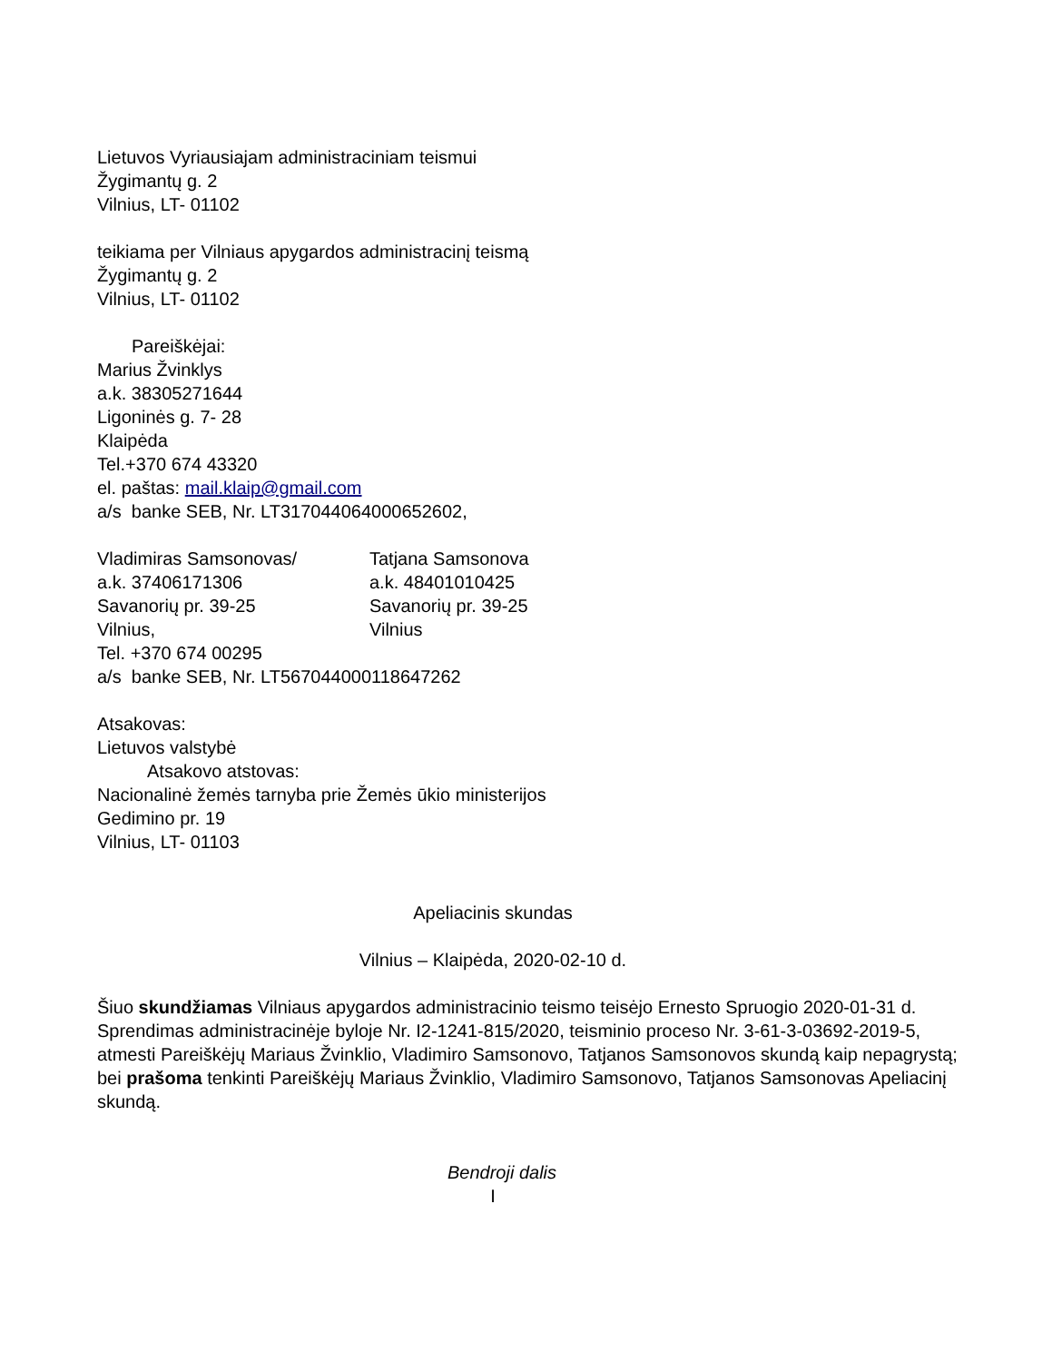Lietuvos Vyriausiajam administraciniam teismui
Žygimantų g. 2
Vilnius, LT- 01102
teikiama per Vilniaus apygardos administracinį teismą
Žygimantų g. 2
Vilnius, LT- 01102
Pareiškėjai:
Marius Žvinklys
a.k. 38305271644
Ligoninės g. 7- 28
Klaipėda
Tel.+370 674 43320
el. paštas: mail.klaip@gmail.com
a/s banke SEB, Nr. LT317044064000652602,
Vladimiras Samsonovas/
a.k. 37406171306
Savanorių pr. 39-25
Vilnius,
Tatjana Samsonova
a.k. 48401010425
Savanorių pr. 39-25
Vilnius
Tel. +370 674 00295
a/s banke SEB, Nr. LT567044000118647262
Atsakovas:
Lietuvos valstybė
Atsakovo atstovas:
Nacionalinė žemės tarnyba prie Žemės ūkio ministerijos
Gedimino pr. 19
Vilnius, LT- 01103
Apeliacinis skundas
Vilnius – Klaipėda, 2020-02-10 d.
Šiuo skundžiamas Vilniaus apygardos administracinio teismo teisėjo Ernesto Spruogio 2020-01-31 d. Sprendimas administracinėje byloje Nr. I2-1241-815/2020, teisminio proceso Nr. 3-61-3-03692-2019-5, atmesti Pareiškėjų Mariaus Žvinklio, Vladimiro Samsonovo, Tatjanos Samsonovos skundą kaip nepagrystą; bei prašoma tenkinti Pareiškėjų Mariaus Žvinklio, Vladimiro Samsonovo, Tatjanos Samsonovas Apeliacinį skundą.
Bendroji dalis
I